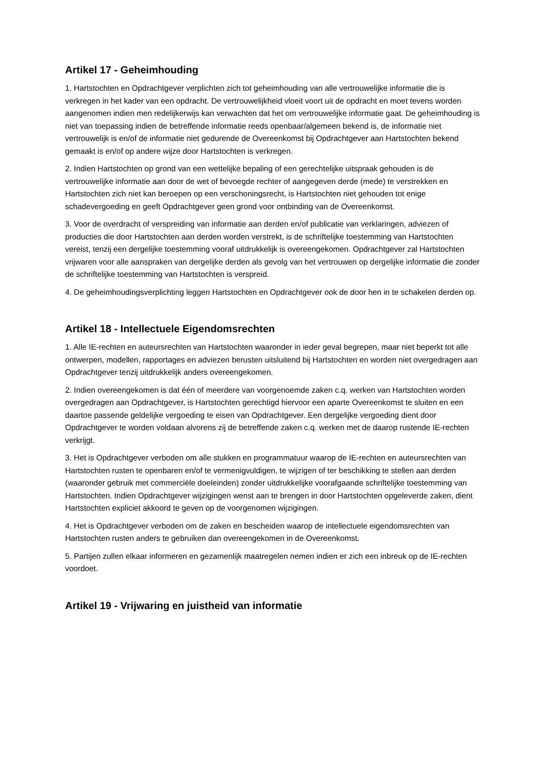Artikel 17 - Geheimhouding
1. Hartstochten en Opdrachtgever verplichten zich tot geheimhouding van alle vertrouwelijke informatie die is verkregen in het kader van een opdracht. De vertrouwelijkheid vloeit voort uit de opdracht en moet tevens worden aangenomen indien men redelijkerwijs kan verwachten dat het om vertrouwelijke informatie gaat. De geheimhouding is niet van toepassing indien de betreffende informatie reeds openbaar/algemeen bekend is, de informatie niet vertrouwelijk is en/of de informatie niet gedurende de Overeenkomst bij Opdrachtgever aan Hartstochten bekend gemaakt is en/of op andere wijze door Hartstochten is verkregen.
2. Indien Hartstochten op grond van een wettelijke bepaling of een gerechtelijke uitspraak gehouden is de vertrouwelijke informatie aan door de wet of bevoegde rechter of aangegeven derde (mede) te verstrekken en Hartstochten zich niet kan beroepen op een verschoningsrecht, is Hartstochten niet gehouden tot enige schadevergoeding en geeft Opdrachtgever geen grond voor ontbinding van de Overeenkomst.
3. Voor de overdracht of verspreiding van informatie aan derden en/of publicatie van verklaringen, adviezen of producties die door Hartstochten aan derden worden verstrekt, is de schriftelijke toestemming van Hartstochten vereist, tenzij een dergelijke toestemming vooraf uitdrukkelijk is overeengekomen. Opdrachtgever zal Hartstochten vrijwaren voor alle aanspraken van dergelijke derden als gevolg van het vertrouwen op dergelijke informatie die zonder de schriftelijke toestemming van Hartstochten is verspreid.
4. De geheimhoudingsverplichting leggen Hartstochten en Opdrachtgever ook de door hen in te schakelen derden op.
Artikel 18 - Intellectuele Eigendomsrechten
1. Alle IE-rechten en auteursrechten van Hartstochten waaronder in ieder geval begrepen, maar niet beperkt tot alle ontwerpen, modellen, rapportages en adviezen berusten uitsluitend bij Hartstochten en worden niet overgedragen aan Opdrachtgever tenzij uitdrukkelijk anders overeengekomen.
2. Indien overeengekomen is dat één of meerdere van voorgenoemde zaken c.q. werken van Hartstochten worden overgedragen aan Opdrachtgever, is Hartstochten gerechtigd hiervoor een aparte Overeenkomst te sluiten en een daartoe passende geldelijke vergoeding te eisen van Opdrachtgever. Een dergelijke vergoeding dient door Opdrachtgever te worden voldaan alvorens zij de betreffende zaken c.q. werken met de daarop rustende IE-rechten verkrijgt.
3. Het is Opdrachtgever verboden om alle stukken en programmatuur waarop de IE-rechten en auteursrechten van Hartstochten rusten te openbaren en/of te vermenigvuldigen, te wijzigen of ter beschikking te stellen aan derden (waaronder gebruik met commerciële doeleinden) zonder uitdrukkelijke voorafgaande schriftelijke toestemming van Hartstochten. Indien Opdrachtgever wijzigingen wenst aan te brengen in door Hartstochten opgeleverde zaken, dient Hartstochten expliciet akkoord te geven op de voorgenomen wijzigingen.
4. Het is Opdrachtgever verboden om de zaken en bescheiden waarop de intellectuele eigendomsrechten van Hartstochten rusten anders te gebruiken dan overeengekomen in de Overeenkomst.
5. Partijen zullen elkaar informeren en gezamenlijk maatregelen nemen indien er zich een inbreuk op de IE-rechten voordoet.
Artikel 19 - Vrijwaring en juistheid van informatie